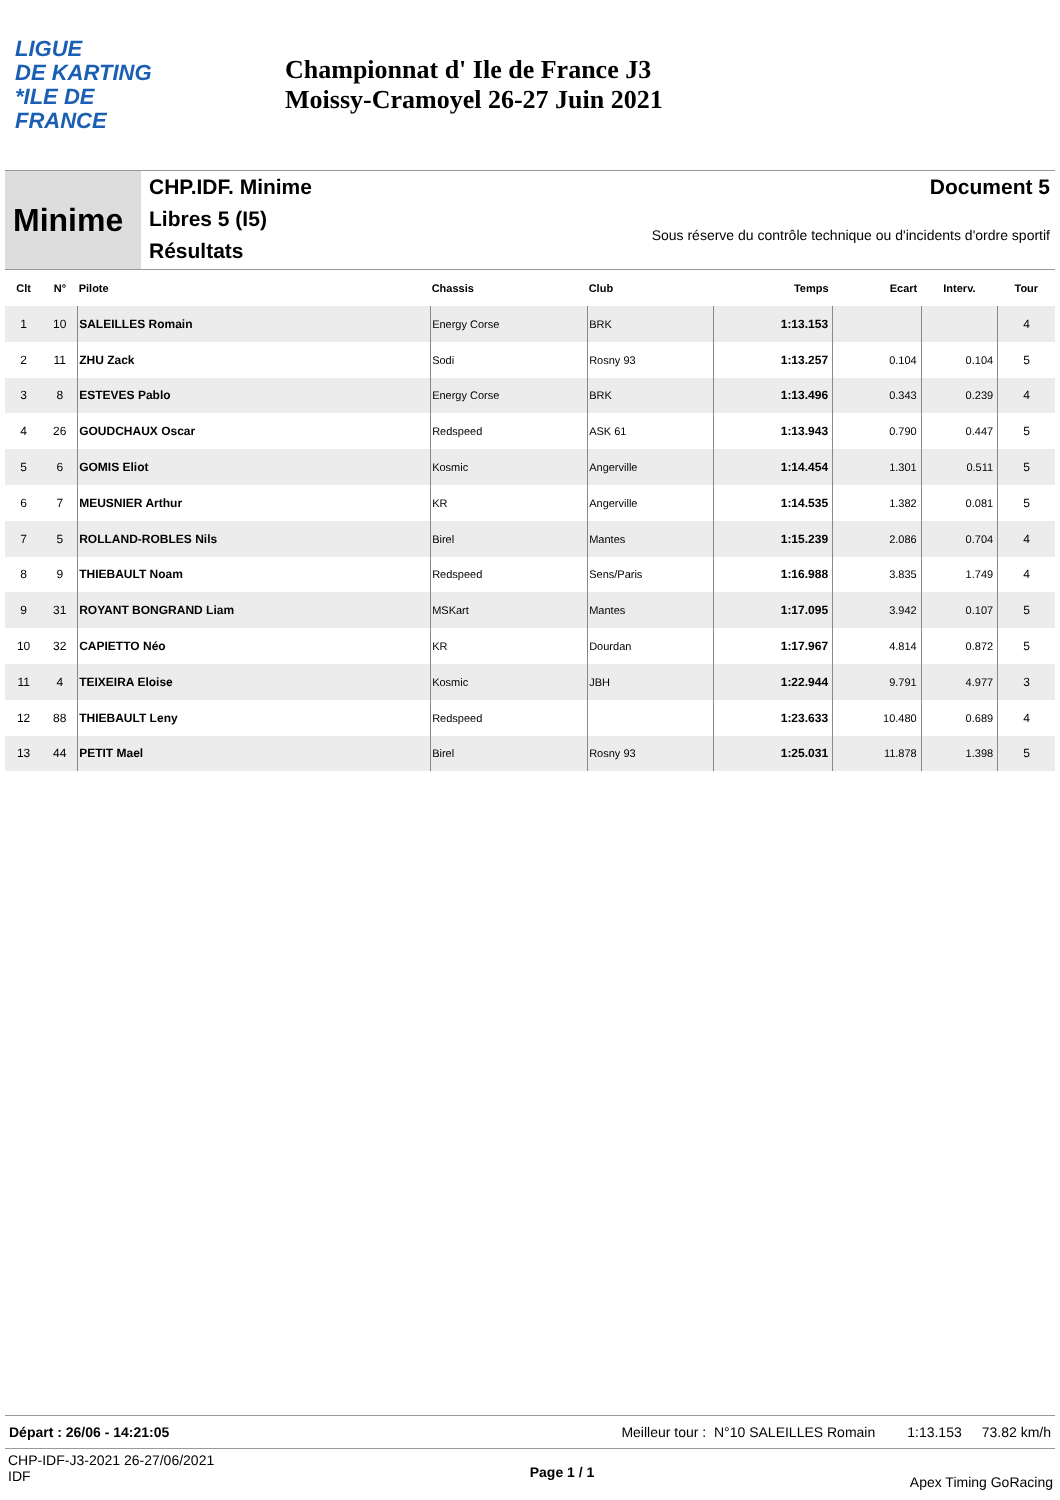LIGUE
DE KARTING
*ILE DE
FRANCE
Championnat d' Ile de France J3
Moissy-Cramoyel 26-27 Juin 2021
Minime
CHP.IDF. Minime
Libres 5 (I5)
Résultats
Document 5
Sous réserve du contrôle technique ou d'incidents d'ordre sportif
| Clt | N° | Pilote | Chassis | Club | Temps | Ecart | Interv. | Tour |
| --- | --- | --- | --- | --- | --- | --- | --- | --- |
| 1 | 10 | SALEILLES Romain | Energy Corse | BRK | 1:13.153 | | | 4 |
| 2 | 11 | ZHU Zack | Sodi | Rosny 93 | 1:13.257 | 0.104 | 0.104 | 5 |
| 3 | 8 | ESTEVES Pablo | Energy Corse | BRK | 1:13.496 | 0.343 | 0.239 | 4 |
| 4 | 26 | GOUDCHAUX Oscar | Redspeed | ASK 61 | 1:13.943 | 0.790 | 0.447 | 5 |
| 5 | 6 | GOMIS Eliot | Kosmic | Angerville | 1:14.454 | 1.301 | 0.511 | 5 |
| 6 | 7 | MEUSNIER Arthur | KR | Angerville | 1:14.535 | 1.382 | 0.081 | 5 |
| 7 | 5 | ROLLAND-ROBLES Nils | Birel | Mantes | 1:15.239 | 2.086 | 0.704 | 4 |
| 8 | 9 | THIEBAULT Noam | Redspeed | Sens/Paris | 1:16.988 | 3.835 | 1.749 | 4 |
| 9 | 31 | ROYANT BONGRAND Liam | MSKart | Mantes | 1:17.095 | 3.942 | 0.107 | 5 |
| 10 | 32 | CAPIETTO Néo | KR | Dourdan | 1:17.967 | 4.814 | 0.872 | 5 |
| 11 | 4 | TEIXEIRA Eloise | Kosmic | JBH | 1:22.944 | 9.791 | 4.977 | 3 |
| 12 | 88 | THIEBAULT Leny | Redspeed | | 1:23.633 | 10.480 | 0.689 | 4 |
| 13 | 44 | PETIT Mael | Birel | Rosny 93 | 1:25.031 | 11.878 | 1.398 | 5 |
Départ : 26/06 - 14:21:05 Meilleur tour : N°10 SALEILLES Romain 1:13.153 73.82 km/h
CHP-IDF-J3-2021 26-27/06/2021
IDF
Page 1 / 1
Apex Timing GoRacing